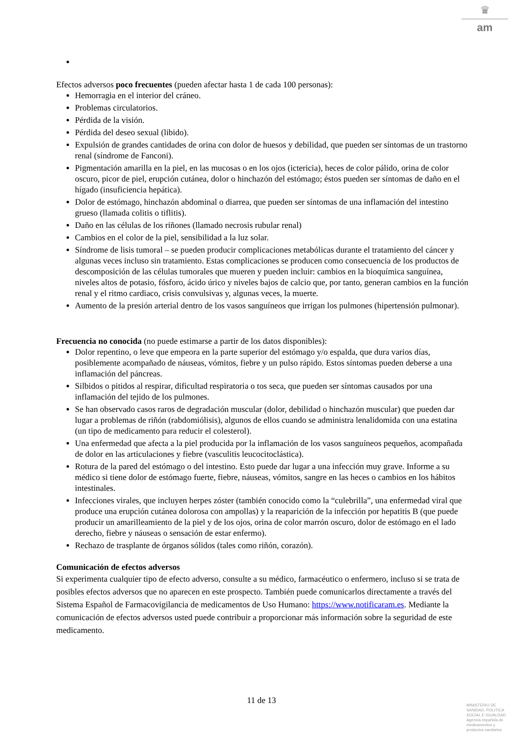♛
am
Efectos adversos poco frecuentes (pueden afectar hasta 1 de cada 100 personas):
Hemorragia en el interior del cráneo.
Problemas circulatorios.
Pérdida de la visión.
Pérdida del deseo sexual (libido).
Expulsión de grandes cantidades de orina con dolor de huesos y debilidad, que pueden ser síntomas de un trastorno renal (síndrome de Fanconi).
Pigmentación amarilla en la piel, en las mucosas o en los ojos (ictericia), heces de color pálido, orina de color oscuro, picor de piel, erupción cutánea, dolor o hinchazón del estómago; éstos pueden ser síntomas de daño en el hígado (insuficiencia hepática).
Dolor de estómago, hinchazón abdominal o diarrea, que pueden ser síntomas de una inflamación del intestino grueso (llamada colitis o tiflitis).
Daño en las células de los riñones (llamado necrosis rubular renal)
Cambios en el color de la piel, sensibilidad a la luz solar.
Síndrome de lisis tumoral – se pueden producir complicaciones metabólicas durante el tratamiento del cáncer y algunas veces incluso sin tratamiento. Estas complicaciones se producen como consecuencia de los productos de descomposición de las células tumorales que mueren y pueden incluir: cambios en la bioquímica sanguínea, niveles altos de potasio, fósforo, ácido úrico y niveles bajos de calcio que, por tanto, generan cambios en la función renal y el ritmo cardiaco, crisis convulsivas y, algunas veces, la muerte.
Aumento de la presión arterial dentro de los vasos sanguíneos que irrigan los pulmones (hipertensión pulmonar).
Frecuencia no conocida (no puede estimarse a partir de los datos disponibles):
Dolor repentino, o leve que empeora en la parte superior del estómago y/o espalda, que dura varios días, posiblemente acompañado de náuseas, vómitos, fiebre y un pulso rápido. Estos síntomas pueden deberse a una inflamación del páncreas.
Silbidos o pitidos al respirar, dificultad respiratoria o tos seca, que pueden ser síntomas causados por una inflamación del tejido de los pulmones.
Se han observado casos raros de degradación muscular (dolor, debilidad o hinchazón muscular) que pueden dar lugar a problemas de riñón (rabdomiólisis), algunos de ellos cuando se administra lenalidomida con una estatina (un tipo de medicamento para reducir el colesterol).
Una enfermedad que afecta a la piel producida por la inflamación de los vasos sanguíneos pequeños, acompañada de dolor en las articulaciones y fiebre (vasculitis leucocitoclástica).
Rotura de la pared del estómago o del intestino. Esto puede dar lugar a una infección muy grave. Informe a su médico si tiene dolor de estómago fuerte, fiebre, náuseas, vómitos, sangre en las heces o cambios en los hábitos intestinales.
Infecciones virales, que incluyen herpes zóster (también conocido como la “culebrilla”, una enfermedad viral que produce una erupción cutánea dolorosa con ampollas) y la reaparición de la infección por hepatitis B (que puede producir un amarilleamiento de la piel y de los ojos, orina de color marrón oscuro, dolor de estómago en el lado derecho, fiebre y náuseas o sensación de estar enfermo).
Rechazo de trasplante de órganos sólidos (tales como riñón, corazón).
Comunicación de efectos adversos
Si experimenta cualquier tipo de efecto adverso, consulte a su médico, farmacéutico o enfermero, incluso si se trata de posibles efectos adversos que no aparecen en este prospecto. También puede comunicarlos directamente a través del Sistema Español de Farmacovigilancia de medicamentos de Uso Humano: https://www.notificaram.es. Mediante la comunicación de efectos adversos usted puede contribuir a proporcionar más información sobre la seguridad de este medicamento.
11 de 13
MINISTERIO DE
SANIDAD, POLITICA
SOCIAL E IGUALDAD
Agencia española de
medicamentos y
productos sanitarios